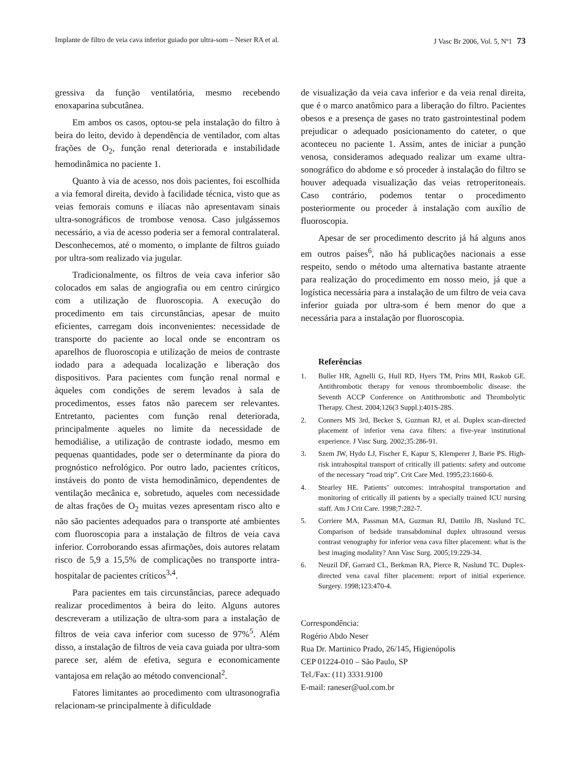Implante de filtro de veia cava inferior guiado por ultra-som – Neser RA et al. J Vasc Br 2006, Vol. 5, Nº1 73
gressiva da função ventilatória, mesmo recebendo enoxaparina subcutânea.
Em ambos os casos, optou-se pela instalação do filtro à beira do leito, devido à dependência de ventilador, com altas frações de O<sub>2</sub>, função renal deteriorada e instabilidade hemodinâmica no paciente 1.
Quanto à via de acesso, nos dois pacientes, foi escolhida a via femoral direita, devido à facilidade técnica, visto que as veias femorais comuns e ilíacas não apresentavam sinais ultra-sonográficos de trombose venosa. Caso julgássemos necessário, a via de acesso poderia ser a femoral contralateral. Desconhecemos, até o momento, o implante de filtros guiado por ultra-som realizado via jugular.
Tradicionalmente, os filtros de veia cava inferior são colocados em salas de angiografia ou em centro cirúrgico com a utilização de fluoroscopia. A execução do procedimento em tais circunstâncias, apesar de muito eficientes, carregam dois inconvenientes: necessidade de transporte do paciente ao local onde se encontram os aparelhos de fluoroscopia e utilização de meios de contraste iodado para a adequada localização e liberação dos dispositivos. Para pacientes com função renal normal e àqueles com condições de serem levados à sala de procedimentos, esses fatos não parecem ser relevantes. Entretanto, pacientes com função renal deteriorada, principalmente aqueles no limite da necessidade de hemodiálise, a utilização de contraste iodado, mesmo em pequenas quantidades, pode ser o determinante da piora do prognóstico nefrológico. Por outro lado, pacientes críticos, instáveis do ponto de vista hemodinâmico, dependentes de ventilação mecânica e, sobretudo, aqueles com necessidade de altas frações de O<sub>2</sub> muitas vezes apresentam risco alto e não são pacientes adequados para o transporte até ambientes com fluoroscopia para a instalação de filtros de veia cava inferior. Corroborando essas afirmações, dois autores relatam risco de 5,9 a 15,5% de complicações no transporte intra-hospitalar de pacientes críticos<sup>3,4</sup>.
Para pacientes em tais circunstâncias, parece adequado realizar procedimentos à beira do leito. Alguns autores descreveram a utilização de ultra-som para a instalação de filtros de veia cava inferior com sucesso de 97%<sup>5</sup>. Além disso, a instalação de filtros de veia cava guiada por ultra-som parece ser, além de efetiva, segura e economicamente vantajosa em relação ao método convencional<sup>2</sup>.
Fatores limitantes ao procedimento com ultrasonografia relacionam-se principalmente à dificuldade
de visualização da veia cava inferior e da veia renal direita, que é o marco anatômico para a liberação do filtro. Pacientes obesos e a presença de gases no trato gastrointestinal podem prejudicar o adequado posicionamento do cateter, o que aconteceu no paciente 1. Assim, antes de iniciar a punção venosa, consideramos adequado realizar um exame ultra-sonográfico do abdome e só proceder à instalação do filtro se houver adequada visualização das veias retroperitoneais. Caso contrário, podemos tentar o procedimento posteriormente ou proceder à instalação com auxílio de fluoroscopia.
Apesar de ser procedimento descrito já há alguns anos em outros países<sup>6</sup>, não há publicações nacionais a esse respeito, sendo o método uma alternativa bastante atraente para realização do procedimento em nosso meio, já que a logística necessária para a instalação de um filtro de veia cava inferior guiada por ultra-som é bem menor do que a necessária para a instalação por fluoroscopia.
Referências
1. Buller HR, Agnelli G, Hull RD, Hyers TM, Prins MH, Raskob GE. Antithrombotic therapy for venous thromboembolic disease: the Seventh ACCP Conference on Antithrombotic and Thrombolytic Therapy. Chest. 2004;126(3 Suppl.):401S-28S.
2. Conners MS 3rd, Becker S, Guzman RJ, et al. Duplex scan-directed placement of inferior vena cava filters: a five-year institutional experience. J Vasc Surg. 2002;35:286-91.
3. Szem JW, Hydo LJ, Fischer E, Kapur S, Klemperer J, Barie PS. High-risk intrahospital transport of critically ill patients: safety and outcome of the necessary “road trip”. Crit Care Med. 1995;23:1660-6.
4. Stearley HE. Patients’ outcomes: intrahospital transportation and monitoring of critically ill patients by a specially trained ICU nursing staff. Am J Crit Care. 1998;7:282-7.
5. Corriere MA, Passman MA, Guzman RJ, Dattilo JB, Naslund TC. Comparison of bedside transabdominal duplex ultrasound versus contrast venography for inferior vena cava filter placement: what is the best imaging modality? Ann Vasc Surg. 2005;19:229-34.
6. Neuzil DF, Garrard CL, Berkman RA, Pierce R, Naslund TC. Duplex-directed vena caval filter placement: report of initial experience. Surgery. 1998;123:470-4.
Correspondência:
Rogério Abdo Neser
Rua Dr. Martinico Prado, 26/145, Higienópolis
CEP 01224-010 – São Paulo, SP
Tel./Fax: (11) 3331.9100
E-mail: raneser@uol.com.br